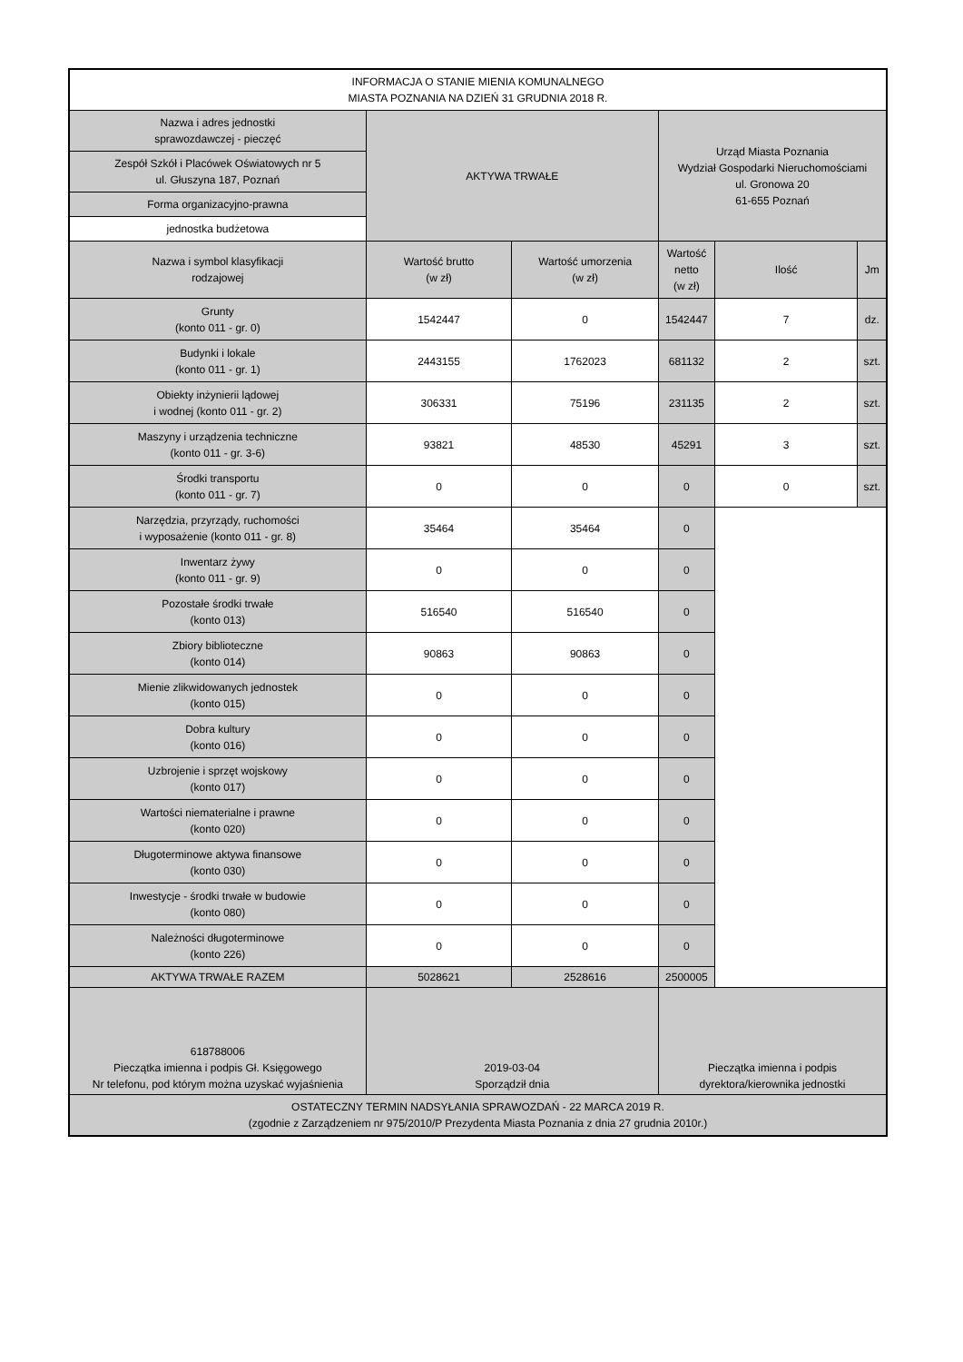| INFORMACJA O STANIE MIENIA KOMUNALNEGO MIASTA POZNANIA NA DZIEŃ 31 GRUDNIA 2018 R. | | | | | |
| Nazwa i adres jednostki sprawozdawczej - pieczęć | AKTYWA TRWAŁE | | Urząd Miasta Poznania Wydział Gospodarki Nieruchomościami ul. Gronowa 20 61-655 Poznań | | |
| Zespół Szkół i Placówek Oświatowych nr 5 ul. Głuszyna 187, Poznań | | | | | |
| Forma organizacyjno-prawna | | | | | |
| jednostka budżetowa | | | | | |
| Nazwa i symbol klasyfikacji rodzajowej | Wartość brutto (w zł) | Wartość umorzenia (w zł) | Wartość netto (w zł) | Ilość | Jm |
| Grunty (konto 011 - gr. 0) | 1542447 | 0 | 1542447 | 7 | dz. |
| Budynki i lokale (konto 011 - gr. 1) | 2443155 | 1762023 | 681132 | 2 | szt. |
| Obiekty inżynierii lądowej i wodnej (konto 011 - gr. 2) | 306331 | 75196 | 231135 | 2 | szt. |
| Maszyny i urządzenia techniczne (konto 011 - gr. 3-6) | 93821 | 48530 | 45291 | 3 | szt. |
| Środki transportu (konto 011 - gr. 7) | 0 | 0 | 0 | 0 | szt. |
| Narzędzia, przyrządy, ruchomości i wyposażenie (konto 011 - gr. 8) | 35464 | 35464 | 0 | | |
| Inwentarz żywy (konto 011 - gr. 9) | 0 | 0 | 0 | | |
| Pozostałe środki trwałe (konto 013) | 516540 | 516540 | 0 | | |
| Zbiory biblioteczne (konto 014) | 90863 | 90863 | 0 | | |
| Mienie zlikwidowanych jednostek (konto 015) | 0 | 0 | 0 | | |
| Dobra kultury (konto 016) | 0 | 0 | 0 | | |
| Uzbrojenie i sprzęt wojskowy (konto 017) | 0 | 0 | 0 | | |
| Wartości niematerialne i prawne (konto 020) | 0 | 0 | 0 | | |
| Długoterminowe aktywa finansowe (konto 030) | 0 | 0 | 0 | | |
| Inwestycje - środki trwałe w budowie (konto 080) | 0 | 0 | 0 | | |
| Należności długoterminowe (konto 226) | 0 | 0 | 0 | | |
| AKTYWA TRWAŁE RAZEM | 5028621 | 2528616 | 2500005 | | |
| 618788006 Pieczątka imienna i podpis Gł. Księgowego Nr telefonu, pod którym można uzyskać wyjaśnienia | 2019-03-04 Sporządził dnia | | Pieczątka imienna i podpis dyrektora/kierownika jednostki | | |
| OSTATECZNY TERMIN NADSYŁANIA SPRAWOZDAŃ - 22 MARCA 2019 R. (zgodnie z Zarządzeniem nr 975/2010/P Prezydenta Miasta Poznania z dnia 27 grudnia 2010r.) | | | | | |